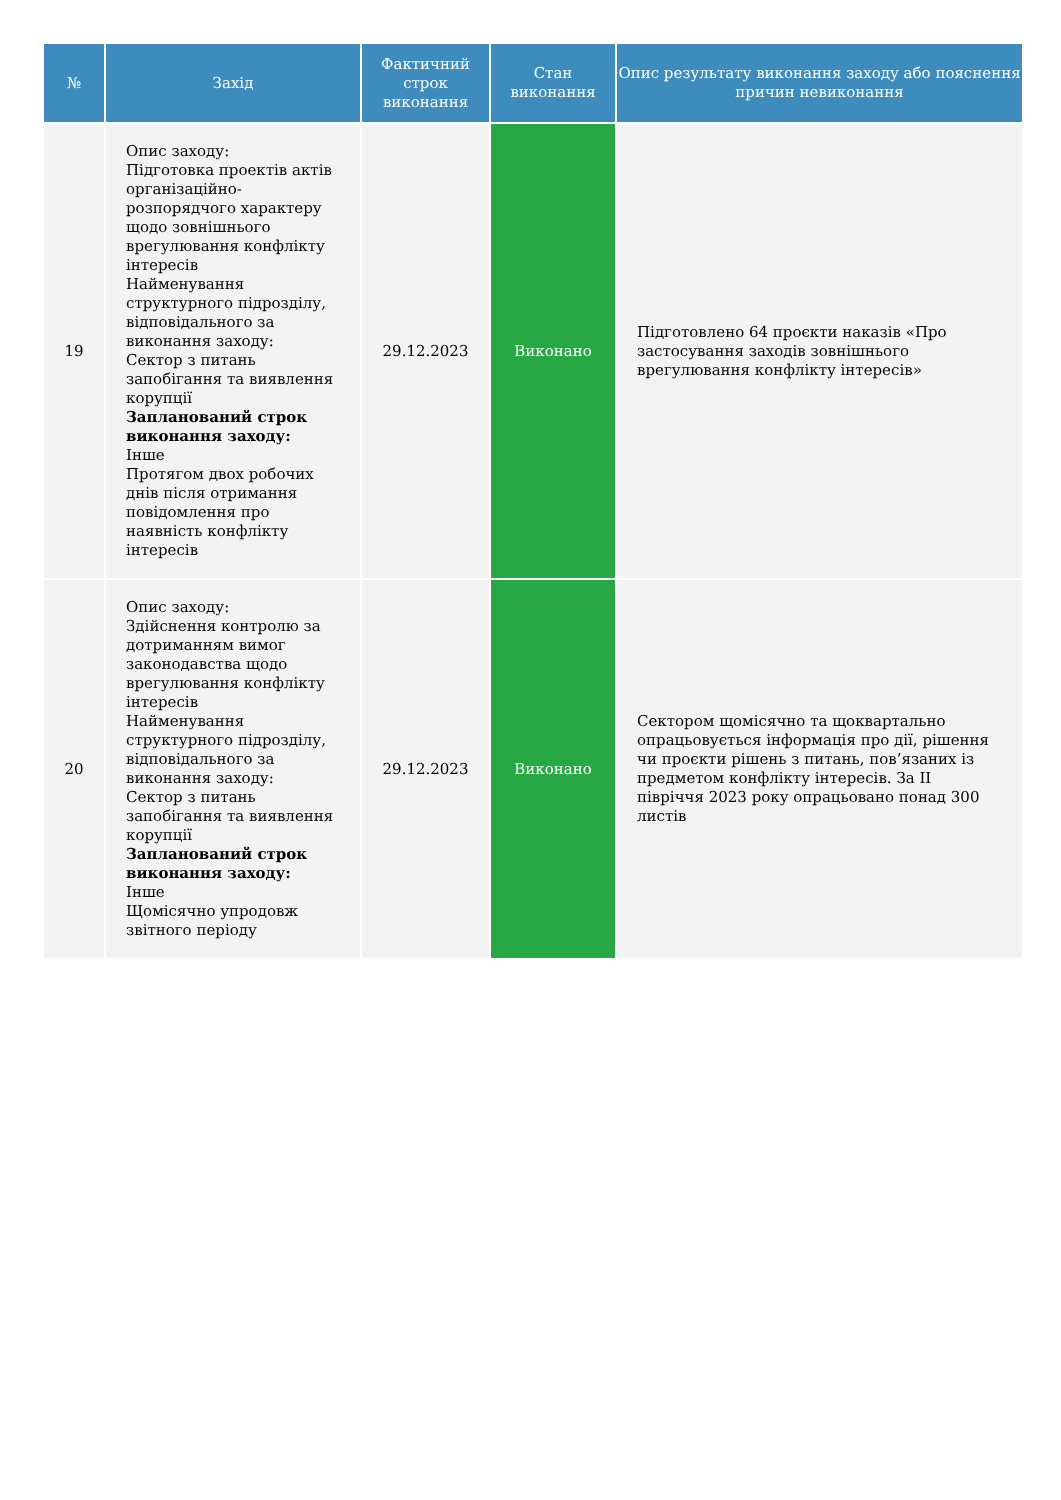| № | Захід | Фактичний строк виконання | Стан виконання | Опис результату виконання заходу або пояснення причин невиконання |
| --- | --- | --- | --- | --- |
| 19 | Опис заходу: Підготовка проектів актів організаційно-розпорядчого характеру щодо зовнішнього врегулювання конфлікту інтересів Найменування структурного підрозділу, відповідального за виконання заходу: Сектор з питань запобігання та виявлення корупції Запланований строк виконання заходу: Інше Протягом двох робочих днів після отримання повідомлення про наявність конфлікту інтересів | 29.12.2023 | Виконано | Підготовлено 64 проєкти наказів «Про застосування заходів зовнішнього врегулювання конфлікту інтересів» |
| 20 | Опис заходу: Здійснення контролю за дотриманням вимог законодавства щодо врегулювання конфлікту інтересів Найменування структурного підрозділу, відповідального за виконання заходу: Сектор з питань запобігання та виявлення корупції Запланований строк виконання заходу: Інше Щомісячно упродовж звітного періоду | 29.12.2023 | Виконано | Сектором щомісячно та щоквартально опрацьовується інформація про дії, рішення чи проєкти рішень з питань, пов’язаних із предметом конфлікту інтересів. За II півріччя 2023 року опрацьовано понад 300 листів |